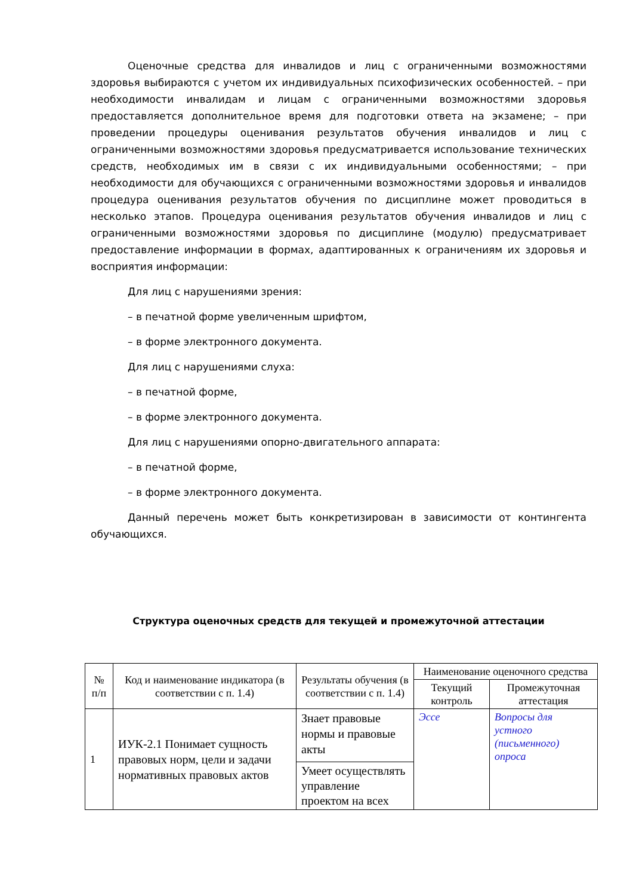Оценочные средства для инвалидов и лиц с ограниченными возможностями здоровья выбираются с учетом их индивидуальных психофизических особенностей. – при необходимости инвалидам и лицам с ограниченными возможностями здоровья предоставляется дополнительное время для подготовки ответа на экзамене; – при проведении процедуры оценивания результатов обучения инвалидов и лиц с ограниченными возможностями здоровья предусматривается использование технических средств, необходимых им в связи с их индивидуальными особенностями; – при необходимости для обучающихся с ограниченными возможностями здоровья и инвалидов процедура оценивания результатов обучения по дисциплине может проводиться в несколько этапов. Процедура оценивания результатов обучения инвалидов и лиц с ограниченными возможностями здоровья по дисциплине (модулю) предусматривает предоставление информации в формах, адаптированных к ограничениям их здоровья и восприятия информации:
Для лиц с нарушениями зрения:
– в печатной форме увеличенным шрифтом,
– в форме электронного документа.
Для лиц с нарушениями слуха:
– в печатной форме,
– в форме электронного документа.
Для лиц с нарушениями опорно-двигательного аппарата:
– в печатной форме,
– в форме электронного документа.
Данный перечень может быть конкретизирован в зависимости от контингента обучающихся.
Структура оценочных средств для текущей и промежуточной аттестации
| № п/п | Код и наименование индикатора (в соответствии с п. 1.4) | Результаты обучения (в соответствии с п. 1.4) | Наименование оценочного средства | |
| --- | --- | --- | --- | --- |
| | | | Текущий контроль | Промежуточная аттестация |
| 1 | ИУК-2.1 Понимает сущность правовых норм, цели и задачи нормативных правовых актов | Знает правовые нормы и правовые акты | Эссе | Вопросы для устного (письменного) опроса |
| | | Умеет осуществлять управление проектом на всех | | |